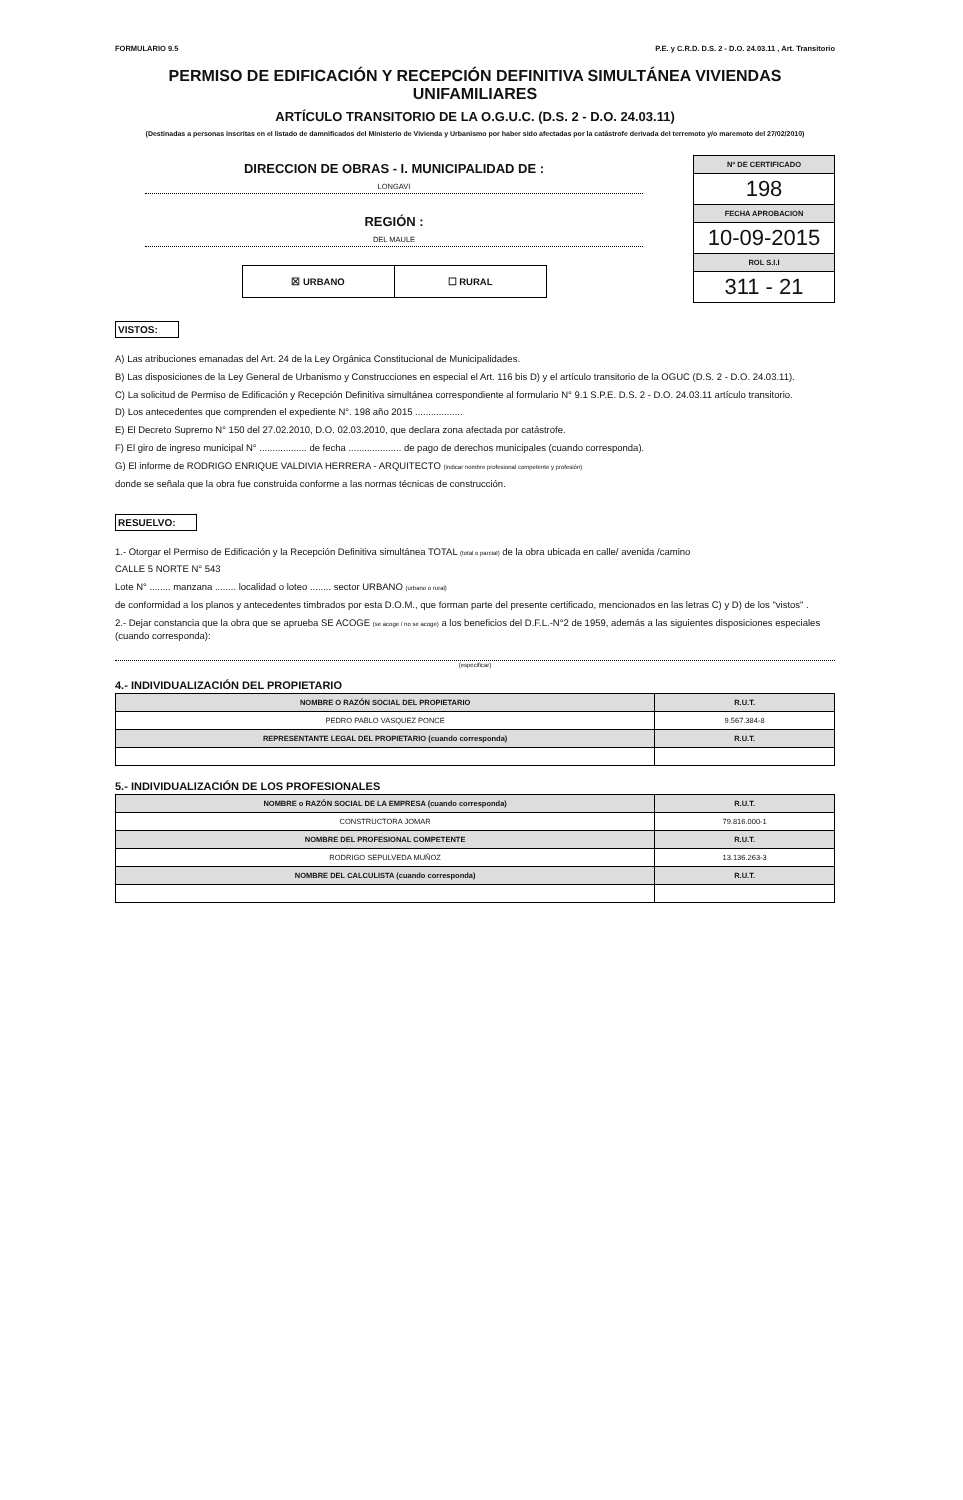FORMULARIO 9.5 P.E. y C.R.D. D.S. 2 - D.O. 24.03.11 , Art. Transitorio
PERMISO DE EDIFICACIÓN Y RECEPCIÓN DEFINITIVA SIMULTÁNEA VIVIENDAS UNIFAMILIARES
ARTÍCULO TRANSITORIO DE LA O.G.U.C. (D.S. 2 - D.O. 24.03.11)
(Destinadas a personas inscritas en el listado de damnificados del Ministerio de Vivienda y Urbanismo por haber sido afectadas por la catástrofe derivada del terremoto y/o maremoto del 27/02/2010)
DIRECCION DE OBRAS - I. MUNICIPALIDAD DE :
LONGAVI
REGIÓN :
DEL MAULE
☒ URBANO ☐ RURAL
Nº DE CERTIFICADO
198
FECHA APROBACION
10-09-2015
ROL S.I.I
311 - 21
VISTOS:
A) Las atribuciones emanadas del Art. 24 de la Ley Orgánica Constitucional de Municipalidades.
B) Las disposiciones de la Ley General de Urbanismo y Construcciones en especial el Art. 116 bis D) y el artículo transitorio de la OGUC (D.S. 2 - D.O. 24.03.11).
C) La solicitud de Permiso de Edificación y Recepción Definitiva simultánea correspondiente al formulario N° 9.1 S.P.E. D.S. 2 - D.O. 24.03.11 artículo transitorio.
D) Los antecedentes que comprenden el expediente N°. 198 año 2015 ..................
E) El Decreto Supremo N° 150 del 27.02.2010, D.O. 02.03.2010, que declara zona afectada por catástrofe.
F) El giro de ingreso municipal N° .................. de fecha .................... de pago de derechos municipales (cuando corresponda).
G) El informe de RODRIGO ENRIQUE VALDIVIA HERRERA - ARQUITECTO (indicar nombre profesional competente y profesión)
donde se señala que la obra fue construida conforme a las normas técnicas de construcción.
RESUELVO:
1.- Otorgar el Permiso de Edificación y la Recepción Definitiva simultánea TOTAL (total o parcial) de la obra ubicada en calle/ avenida /camino
CALLE 5 NORTE N° 543
Lote N° ........ manzana ........ localidad o loteo ........ sector URBANO (urbano o rural)
de conformidad a los planos y antecedentes timbrados por esta D.O.M., que forman parte del presente certificado, mencionados en las letras C) y D) de los "vistos" .
2.- Dejar constancia que la obra que se aprueba SE ACOGE (se acoge / no se acoge) a los beneficios del D.F.L.-N°2 de 1959, además a las siguientes disposiciones especiales (cuando corresponda):
(especificar)
4.- INDIVIDUALIZACIÓN DEL PROPIETARIO
| NOMBRE O RAZÓN SOCIAL DEL PROPIETARIO | R.U.T. |
| --- | --- |
| PEDRO PABLO VASQUEZ PONCE | 9.567.384-8 |
| REPRESENTANTE LEGAL DEL PROPIETARIO (cuando corresponda) | R.U.T. |
5.- INDIVIDUALIZACIÓN DE LOS PROFESIONALES
| NOMBRE o RAZÓN SOCIAL DE LA EMPRESA (cuando corresponda) | R.U.T. |
| --- | --- |
| CONSTRUCTORA JOMAR | 79.816.000-1 |
| NOMBRE DEL PROFESIONAL COMPETENTE | R.U.T. |
| RODRIGO SEPULVEDA MUÑOZ | 13.136.263-3 |
| NOMBRE DEL CALCULISTA (cuando corresponda) | R.U.T. |